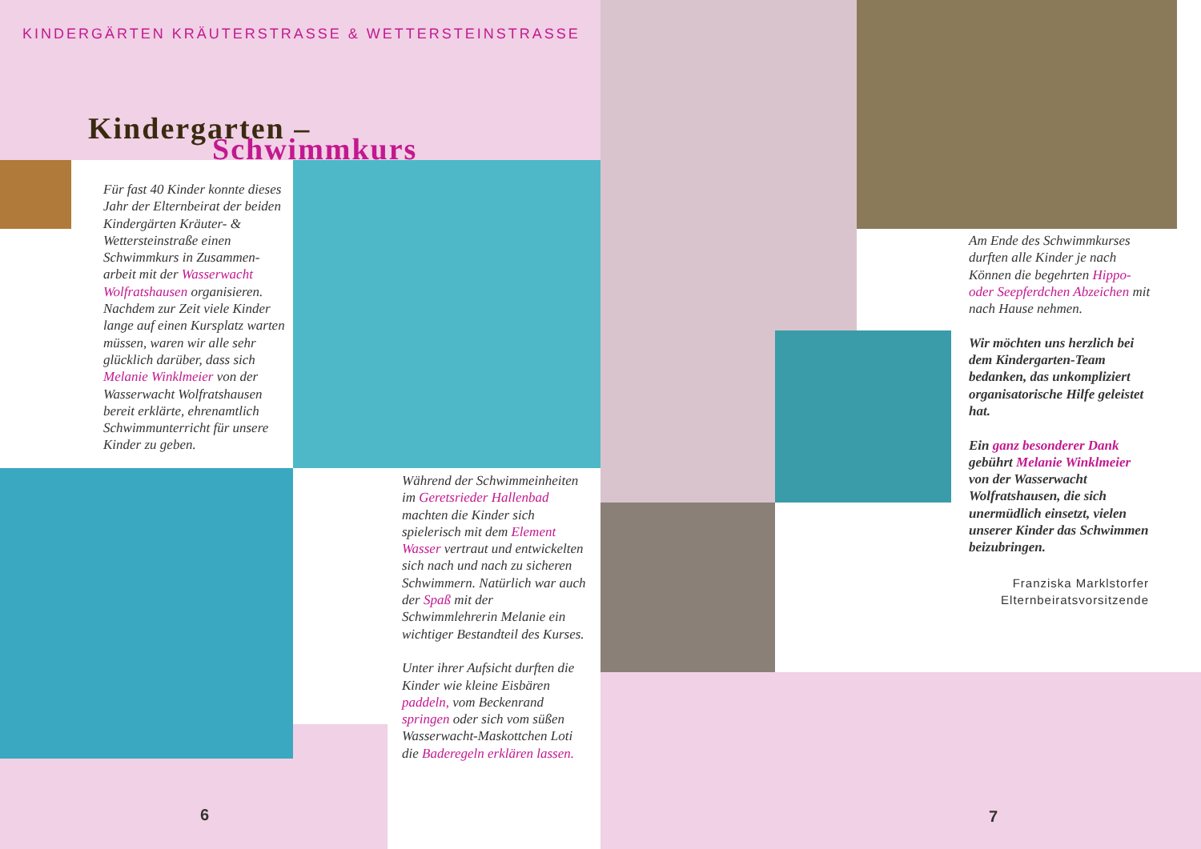KINDERGÄRTEN KRÄUTERSTRASSE & WETTERSTEINSTRASSE
Kindergarten –
Schwimmkurs
Für fast 40 Kinder konnte dieses Jahr der Elternbeirat der beiden Kindergärten Kräuter- & Wettersteinstraße einen Schwimmkurs in Zusammen-arbeit mit der Wasserwacht Wolfratshausen organisieren. Nachdem zur Zeit viele Kinder lange auf einen Kursplatz warten müssen, waren wir alle sehr glücklich darüber, dass sich Melanie Winklmeier von der Wasserwacht Wolfratshausen bereit erklärte, ehrenamtlich Schwimmunterricht für unsere Kinder zu geben.
Während der Schwimmeinheiten im Geretsrieder Hallenbad machten die Kinder sich spielerisch mit dem Element Wasser vertraut und entwickelten sich nach und nach zu sicheren Schwimmern. Natürlich war auch der Spaß mit der Schwimmlehrerin Melanie ein wichtiger Bestandteil des Kurses.
Unter ihrer Aufsicht durften die Kinder wie kleine Eisbären paddeln, vom Beckenrand springen oder sich vom süßen Wasserwacht-Maskottchen Loti die Baderegeln erklären lassen.
Am Ende des Schwimmkurses durften alle Kinder je nach Können die begehrten Hippo- oder Seepferdchen Abzeichen mit nach Hause nehmen.
Wir möchten uns herzlich bei dem Kindergarten-Team bedanken, das unkompliziert organisatorische Hilfe geleistet hat.
Ein ganz besonderer Dank gebührt Melanie Winklmeier von der Wasserwacht Wolfratshausen, die sich unermüdlich einsetzt, vielen unserer Kinder das Schwimmen beizubringen.
Franziska Marklstorfer
Elternbeiratsvorsitzende
6 7